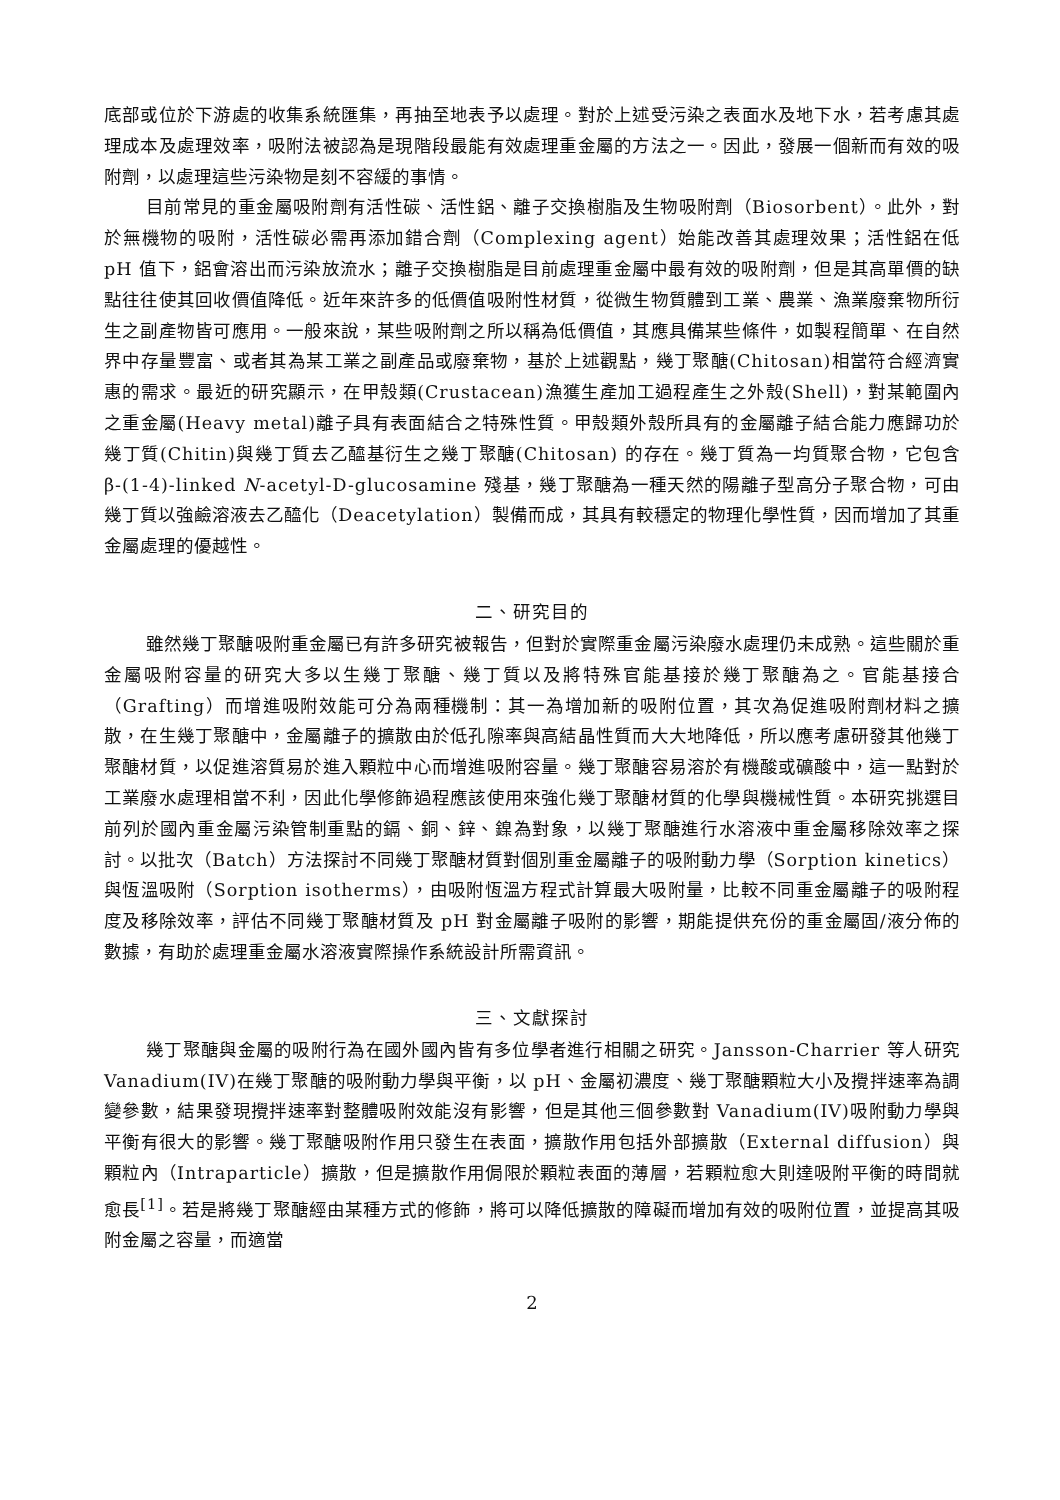底部或位於下游處的收集系統匯集，再抽至地表予以處理。對於上述受污染之表面水及地下水，若考慮其處理成本及處理效率，吸附法被認為是現階段最能有效處理重金屬的方法之一。因此，發展一個新而有效的吸附劑，以處理這些污染物是刻不容緩的事情。
目前常見的重金屬吸附劑有活性碳、活性鋁、離子交換樹脂及生物吸附劑（Biosorbent）。此外，對於無機物的吸附，活性碳必需再添加錯合劑（Complexing agent）始能改善其處理效果；活性鋁在低 pH 值下，鋁會溶出而污染放流水；離子交換樹脂是目前處理重金屬中最有效的吸附劑，但是其高單價的缺點往往使其回收價值降低。近年來許多的低價值吸附性材質，從微生物質體到工業、農業、漁業廢棄物所衍生之副產物皆可應用。一般來說，某些吸附劑之所以稱為低價值，其應具備某些條件，如製程簡單、在自然界中存量豐富、或者其為某工業之副產品或廢棄物，基於上述觀點，幾丁聚醣(Chitosan)相當符合經濟實惠的需求。最近的研究顯示，在甲殼類(Crustacean)漁獲生產加工過程產生之外殼(Shell)，對某範圍內之重金屬(Heavy metal)離子具有表面結合之特殊性質。甲殼類外殼所具有的金屬離子結合能力應歸功於幾丁質(Chitin)與幾丁質去乙醯基衍生之幾丁聚醣(Chitosan) 的存在。幾丁質為一均質聚合物，它包含 β-(1-4)-linked N-acetyl-D-glucosamine 殘基，幾丁聚醣為一種天然的陽離子型高分子聚合物，可由幾丁質以強鹼溶液去乙醯化（Deacetylation）製備而成，其具有較穩定的物理化學性質，因而增加了其重金屬處理的優越性。
二、研究目的
雖然幾丁聚醣吸附重金屬已有許多研究被報告，但對於實際重金屬污染廢水處理仍未成熟。這些關於重金屬吸附容量的研究大多以生幾丁聚醣、幾丁質以及將特殊官能基接於幾丁聚醣為之。官能基接合（Grafting）而增進吸附效能可分為兩種機制：其一為增加新的吸附位置，其次為促進吸附劑材料之擴散，在生幾丁聚醣中，金屬離子的擴散由於低孔隙率與高結晶性質而大大地降低，所以應考慮研發其他幾丁聚醣材質，以促進溶質易於進入顆粒中心而增進吸附容量。幾丁聚醣容易溶於有機酸或礦酸中，這一點對於工業廢水處理相當不利，因此化學修飾過程應該使用來強化幾丁聚醣材質的化學與機械性質。本研究挑選目前列於國內重金屬污染管制重點的鎘、銅、鋅、鎳為對象，以幾丁聚醣進行水溶液中重金屬移除效率之探討。以批次（Batch）方法探討不同幾丁聚醣材質對個別重金屬離子的吸附動力學（Sorption kinetics）與恆溫吸附（Sorption isotherms），由吸附恆溫方程式計算最大吸附量，比較不同重金屬離子的吸附程度及移除效率，評估不同幾丁聚醣材質及 pH 對金屬離子吸附的影響，期能提供充份的重金屬固/液分佈的數據，有助於處理重金屬水溶液實際操作系統設計所需資訊。
三、文獻探討
幾丁聚醣與金屬的吸附行為在國外國內皆有多位學者進行相關之研究。Jansson-Charrier 等人研究 Vanadium(IV)在幾丁聚醣的吸附動力學與平衡，以 pH、金屬初濃度、幾丁聚醣顆粒大小及攪拌速率為調變參數，結果發現攪拌速率對整體吸附效能沒有影響，但是其他三個參數對 Vanadium(IV)吸附動力學與平衡有很大的影響。幾丁聚醣吸附作用只發生在表面，擴散作用包括外部擴散（External diffusion）與顆粒內（Intraparticle）擴散，但是擴散作用侷限於顆粒表面的薄層，若顆粒愈大則達吸附平衡的時間就愈長<sup>[1]</sup>。若是將幾丁聚醣經由某種方式的修飾，將可以降低擴散的障礙而增加有效的吸附位置，並提高其吸附金屬之容量，而適當
2